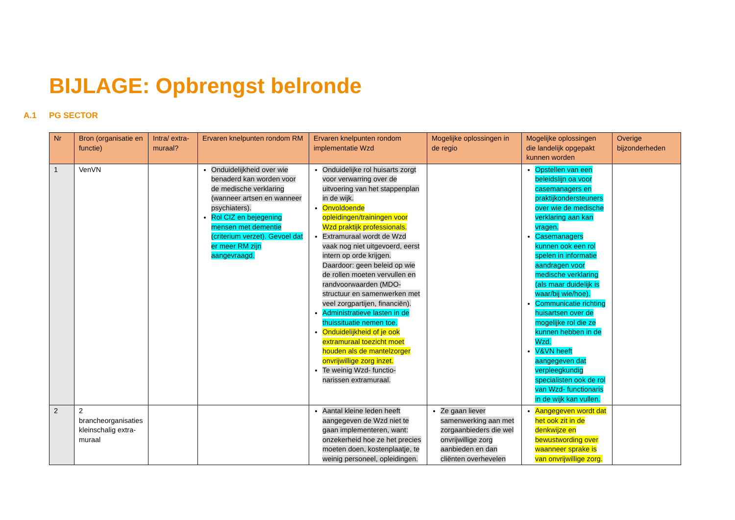BIJLAGE: Opbrengst belronde
A.1 PG SECTOR
| Nr | Bron (organisatie en functie) | Intra/ extra-muraal? | Ervaren knelpunten rondom RM | Ervaren knelpunten rondom implementatie Wzd | Mogelijke oplossingen in de regio | Mogelijke oplossingen die landelijk opgepakt kunnen worden | Overige bijzonderheden |
| --- | --- | --- | --- | --- | --- | --- | --- |
| 1 | VenVN | | Onduidelijkheid over wie benaderd kan worden voor de medische verklaring (wanneer artsen en wanneer psychiaters). Rol CIZ en bejegening mensen met dementie (criterium verzet). Gevoel dat er meer RM zijn aangevraagd. | Onduidelijke rol huisarts zorgt voor verwarring over de uitvoering van het stappenplan in de wijk. Onvoldoende opleidingen/trainingen voor Wzd praktijk professionals. Extramuraal wordt de Wzd vaak nog niet uitgevoerd, eerst intern op orde krijgen. Daardoor: geen beleid op wie de rollen moeten vervullen en randvoorwaarden (MDO-structuur en samenwerken met veel zorgpartijen, financiën). Administratieve lasten in de thuissituatie nemen toe. Onduidelijkheid of je ook extramuraal toezicht moet houden als de mantelzorger onvrijwillige zorg inzet. Te weinig Wzd- functio-narissen extramuraal. | | Opstellen van een beleidslijn oa voor casemanagers en praktijkondersteuners over wie de medische verklaring aan kan vragen. Casemanagers kunnen ook een rol spelen in informatie aandragen voor medische verklaring (als maar duidelijk is waar/bij wie/hoe). Communicatie richting huisartsen over de mogelijke rol die ze kunnen hebben in de Wzd. V&VN heeft aangegeven dat verpleegkundig specialisten ook de rol van Wzd- functionaris in de wijk kan vullen. | |
| 2 | 2 brancheorganisaties kleinschalig extra-muraal | | | Aantal kleine leden heeft aangegeven de Wzd niet te gaan implementeren, want: onzekerheid hoe ze het precies moeten doen, kostenplaatje, te weinig personeel, opleidingen. | Ze gaan liever samenwerking aan met zorgaanbieders die wel onvrijwillige zorg aanbieden en dan cliënten overhevelen | Aangegeven wordt dat het ook zit in de denkwijze en bewustwording over waanneer sprake is van onvrijwillige zorg. | |